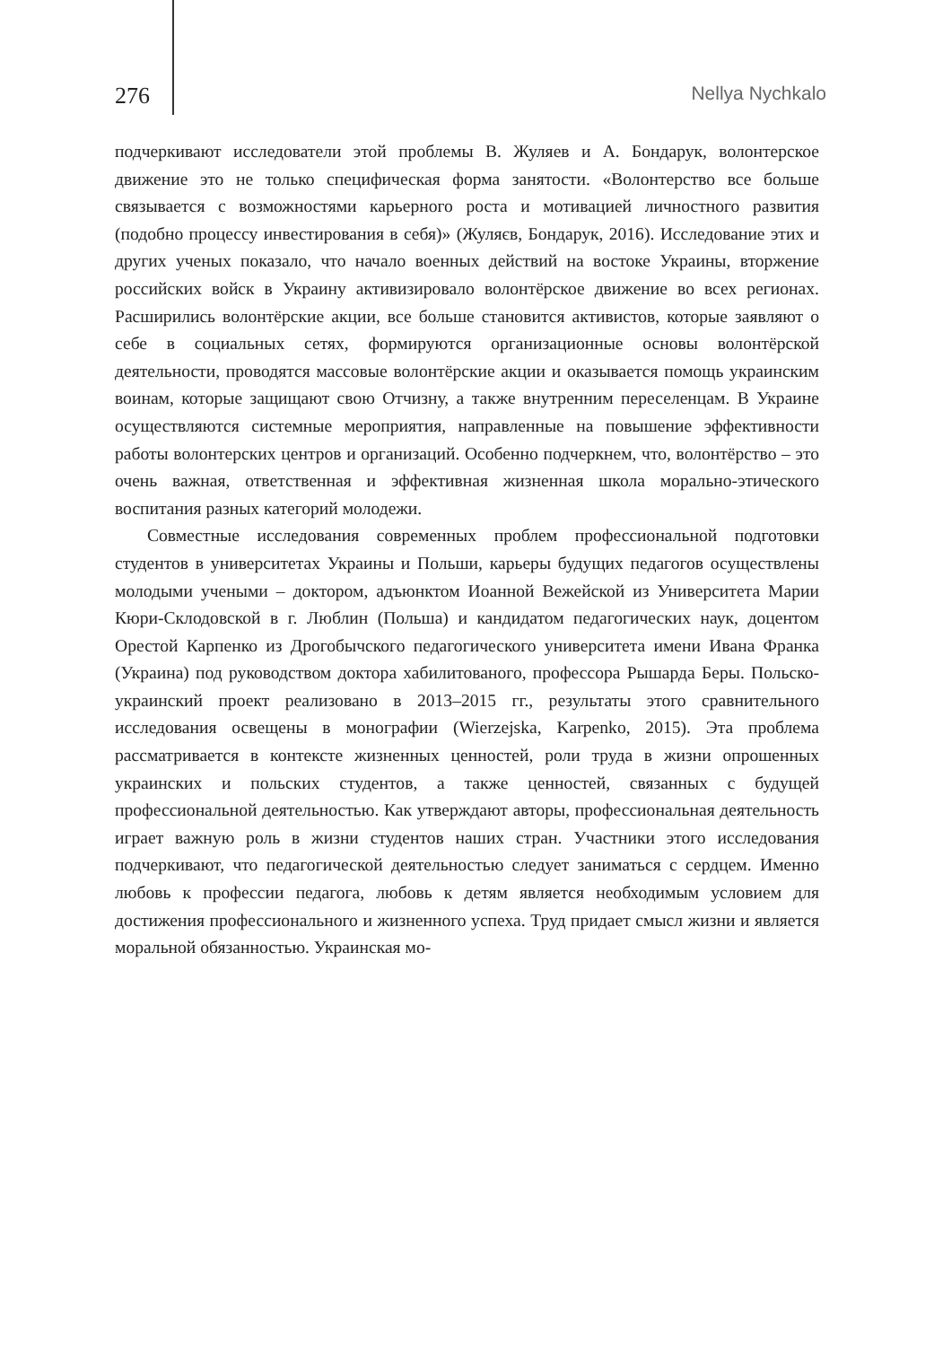276 Nellya Nychkalo
подчеркивают исследователи этой проблемы В. Жуляев и А. Бондарук, волонтерское движение это не только специфическая форма занятости. «Волонтерство все больше связывается с возможностями карьерного роста и мотивацией личностного развития (подобно процессу инвестирования в себя)» (Жуляєв, Бондарук, 2016). Исследование этих и других ученых показало, что начало военных действий на востоке Украины, вторжение российских войск в Украину активизировало волонтёрское движение во всех регионах. Расширились волонтёрские акции, все больше становится активистов, которые заявляют о себе в социальных сетях, формируются организационные основы волонтёрской деятельности, проводятся массовые волонтёрские акции и оказывается помощь украинским воинам, которые защищают свою Отчизну, а также внутренним переселенцам. В Украине осуществляются системные мероприятия, направленные на повышение эффективности работы волонтерских центров и организаций. Особенно подчеркнем, что, волонтёрство – это очень важная, ответственная и эффективная жизненная школа морально-этического воспитания разных категорий молодежи.
Совместные исследования современных проблем профессиональной подготовки студентов в университетах Украины и Польши, карьеры будущих педагогов осуществлены молодыми учеными – доктором, адъюнктом Иоанной Вежейской из Университета Марии Кюри-Склодовской в г. Люблин (Польша) и кандидатом педагогических наук, доцентом Орестой Карпенко из Дрогобычского педагогического университета имени Ивана Франка (Украина) под руководством доктора хабилитованого, профессора Рышарда Беры. Польско-украинский проект реализовано в 2013–2015 гг., результаты этого сравнительного исследования освещены в монографии (Wierzejska, Karpenko, 2015). Эта проблема рассматривается в контексте жизненных ценностей, роли труда в жизни опрошенных украинских и польских студентов, а также ценностей, связанных с будущей профессиональной деятельностью. Как утверждают авторы, профессиональная деятельность играет важную роль в жизни студентов наших стран. Участники этого исследования подчеркивают, что педагогической деятельностью следует заниматься с сердцем. Именно любовь к профессии педагога, любовь к детям является необходимым условием для достижения профессионального и жизненного успеха. Труд придает смысл жизни и является моральной обязанностью. Украинская мо-